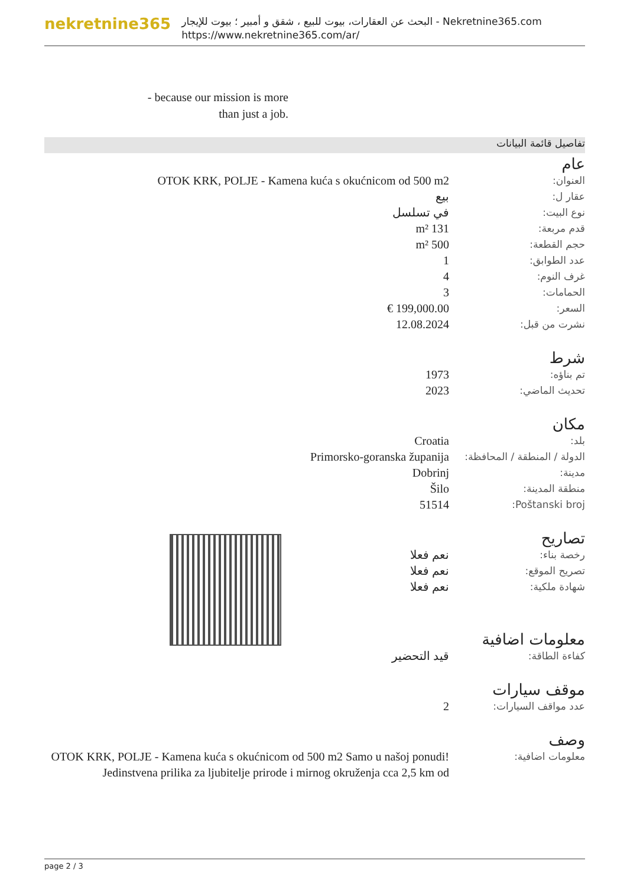nekretnine365
البحث عن العقارات، بيوت للبيع ، شقق و أمبير ؛ بيوت للإيجار - Nekretnine365.com
https://www.nekretnine365.com/ar/
- because our mission is more
than just a job.
تفاصيل قائمة البيانات
عام
| العنوان: | OTOK KRK, POLJE - Kamena kuća s okućnicom od 500 m2 |
| عقار ل: | بيع |
| نوع البيت: | في تسلسل |
| قدم مربعة: | 131 m² |
| حجم القطعة: | 500 m² |
| عدد الطوابق: | 1 |
| غرف النوم: | 4 |
| الحمامات: | 3 |
| السعر: | 199,000.00 € |
| نشرت من قبل: | 12.08.2024 |
شرط
| تم بناؤه: | 1973 |
| تحديث الماضي: | 2023 |
مكان
| بلد: | Croatia |
| الدولة / المنطقة / المحافظة: | Primorsko-goranska županija |
| مدينة: | Dobrinj |
| منطقة المدينة: | Šilo |
| Poštanski broj: | 51514 |
تصاريح
| رخصة بناء: | نعم فعلا |
| تصريح الموقع: | نعم فعلا |
| شهادة ملكية: | نعم فعلا |
معلومات اضافية
| كفاءة الطاقة: | قيد التحضير |
موقف سيارات
| عدد مواقف السيارات: | 2 |
وصف
| معلومات اضافية: | OTOK KRK, POLJE - Kamena kuća s okućnicom od 500 m2 Samo u našoj ponudi! Jedinstvena prilika za ljubitelje prirode i mirnog okruženja cca 2,5 km od |
page 2 / 3